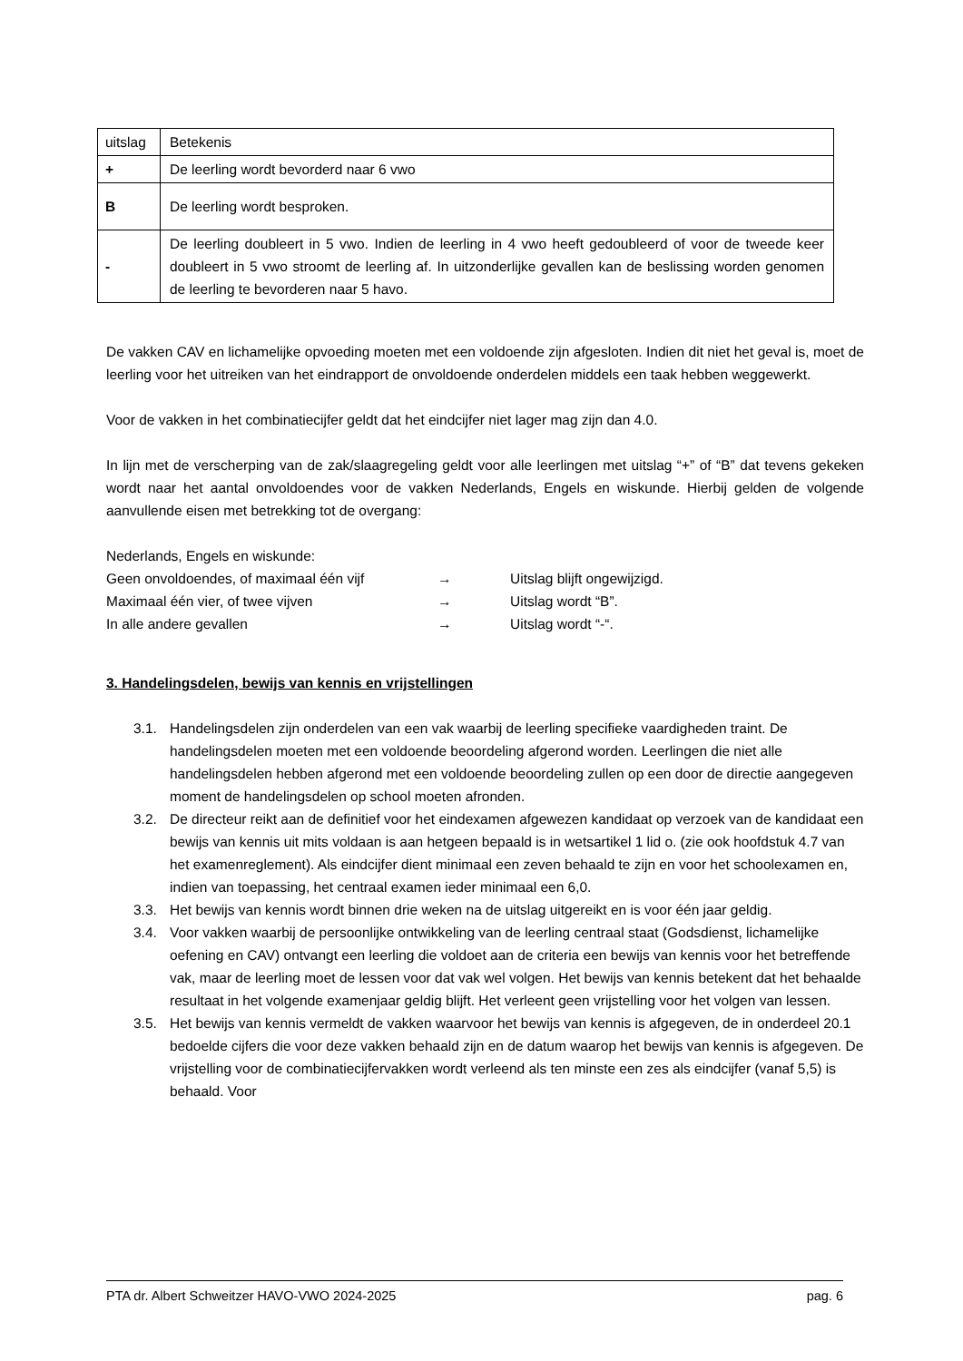| uitslag | Betekenis |
| --- | --- |
| + | De leerling wordt bevorderd naar 6 vwo |
| B | De leerling wordt besproken. |
| - | De leerling doubleert in 5 vwo. Indien de leerling in 4 vwo heeft gedoubleerd of voor de tweede keer doubleert in 5 vwo stroomt de leerling af. In uitzonderlijke gevallen kan de beslissing worden genomen de leerling te bevorderen naar 5 havo. |
De vakken CAV en lichamelijke opvoeding moeten met een voldoende zijn afgesloten. Indien dit niet het geval is, moet de leerling voor het uitreiken van het eindrapport de onvoldoende onderdelen middels een taak hebben weggewerkt.
Voor de vakken in het combinatiecijfer geldt dat het eindcijfer niet lager mag zijn dan 4.0.
In lijn met de verscherping van de zak/slaagregeling geldt voor alle leerlingen met uitslag “+” of “B” dat tevens gekeken wordt naar het aantal onvoldoendes voor de vakken Nederlands, Engels en wiskunde. Hierbij gelden de volgende aanvullende eisen met betrekking tot de overgang:
Nederlands, Engels en wiskunde:
Geen onvoldoendes, of maximaal één vijf → Uitslag blijft ongewijzigd.
Maximaal één vier, of twee vijven → Uitslag wordt “B”.
In alle andere gevallen → Uitslag wordt “-“.
3. Handelingsdelen, bewijs van kennis en vrijstellingen
3.1. Handelingsdelen zijn onderdelen van een vak waarbij de leerling specifieke vaardigheden traint. De handelingsdelen moeten met een voldoende beoordeling afgerond worden. Leerlingen die niet alle handelingsdelen hebben afgerond met een voldoende beoordeling zullen op een door de directie aangegeven moment de handelingsdelen op school moeten afronden.
3.2. De directeur reikt aan de definitief voor het eindexamen afgewezen kandidaat op verzoek van de kandidaat een bewijs van kennis uit mits voldaan is aan hetgeen bepaald is in wetsartikel 1 lid o. (zie ook hoofdstuk 4.7 van het examenreglement). Als eindcijfer dient minimaal een zeven behaald te zijn en voor het schoolexamen en, indien van toepassing, het centraal examen ieder minimaal een 6,0.
3.3. Het bewijs van kennis wordt binnen drie weken na de uitslag uitgereikt en is voor één jaar geldig.
3.4. Voor vakken waarbij de persoonlijke ontwikkeling van de leerling centraal staat (Godsdienst, lichamelijke oefening en CAV) ontvangt een leerling die voldoet aan de criteria een bewijs van kennis voor het betreffende vak, maar de leerling moet de lessen voor dat vak wel volgen. Het bewijs van kennis betekent dat het behaalde resultaat in het volgende examenjaar geldig blijft. Het verleent geen vrijstelling voor het volgen van lessen.
3.5. Het bewijs van kennis vermeldt de vakken waarvoor het bewijs van kennis is afgegeven, de in onderdeel 20.1 bedoelde cijfers die voor deze vakken behaald zijn en de datum waarop het bewijs van kennis is afgegeven. De vrijstelling voor de combinatiecijfervakken wordt verleend als ten minste een zes als eindcijfer (vanaf 5,5) is behaald. Voor
PTA dr. Albert Schweitzer HAVO-VWO 2024-2025 pag. 6